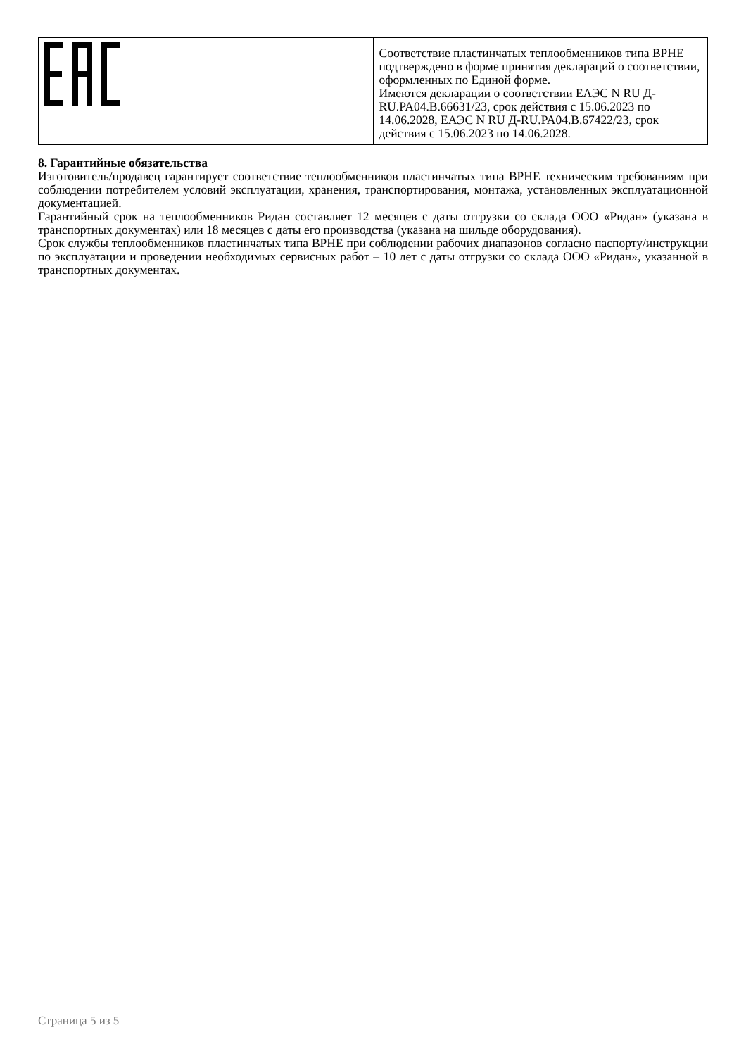| | Соответствие пластинчатых теплообменников типа BPHE подтверждено в форме принятия деклараций о соответствии, оформленных по Единой форме. Имеются декларации о соответствии ЕАЭС N RU Д-RU.PA04.B.66631/23, срок действия с 15.06.2023 по 14.06.2028, ЕАЭС N RU Д-RU.PA04.B.67422/23, срок действия с 15.06.2023 по 14.06.2028. |
8. Гарантийные обязательства
Изготовитель/продавец гарантирует соответствие теплообменников пластинчатых типа BPHE техническим требованиям при соблюдении потребителем условий эксплуатации, хранения, транспортирования, монтажа, установленных эксплуатационной документацией.
Гарантийный срок на теплообменников Ридан составляет 12 месяцев с даты отгрузки со склада ООО «Ридан» (указана в транспортных документах) или 18 месяцев с даты его производства (указана на шильде оборудования).
Срок службы теплообменников пластинчатых типа BPHE при соблюдении рабочих диапазонов согласно паспорту/инструкции по эксплуатации и проведении необходимых сервисных работ – 10 лет с даты отгрузки со склада ООО «Ридан», указанной в транспортных документах.
Страница 5 из 5